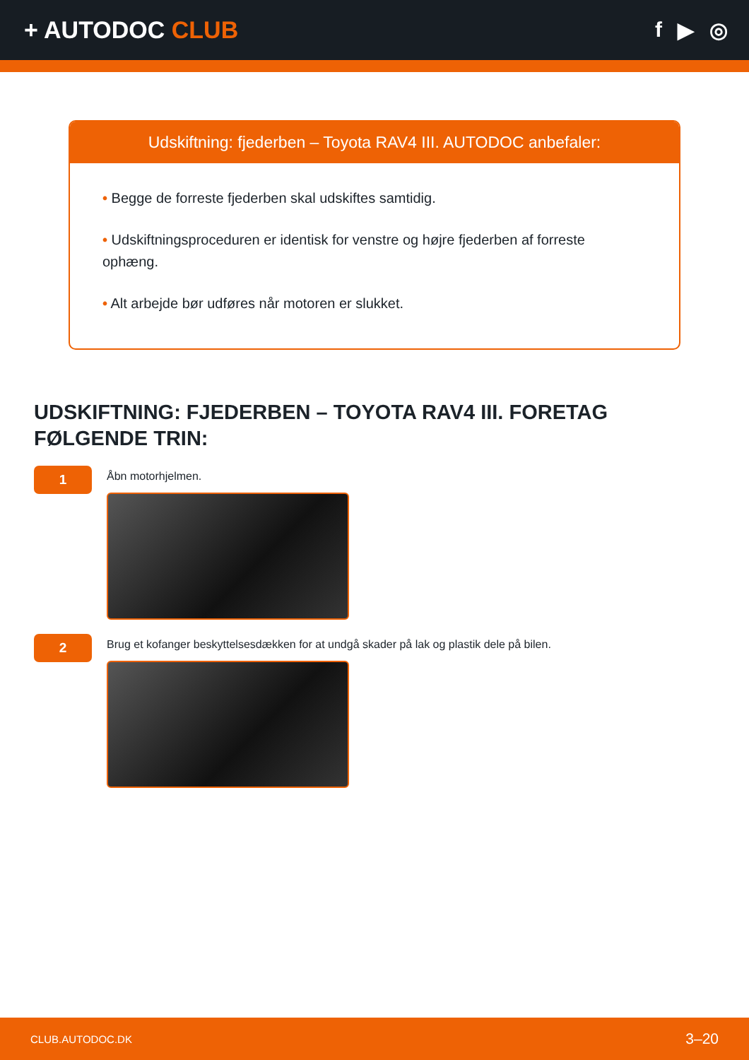+ AUTODOC CLUB f ▶ ◎
Udskiftning: fjederben – Toyota RAV4 III. AUTODOC anbefaler:
• Begge de forreste fjederben skal udskiftes samtidig.
• Udskiftningsproceduren er identisk for venstre og højre fjederben af forreste ophæng.
• Alt arbejde bør udføres når motoren er slukket.
UDSKIFTNING: FJEDERBEN – TOYOTA RAV4 III. FORETAG FØLGENDE TRIN:
1
Åbn motorhjelmen.
2
Brug et kofanger beskyttelsesdækken for at undgå skader på lak og plastik dele på bilen.
CLUB.AUTODOC.DK 3–20